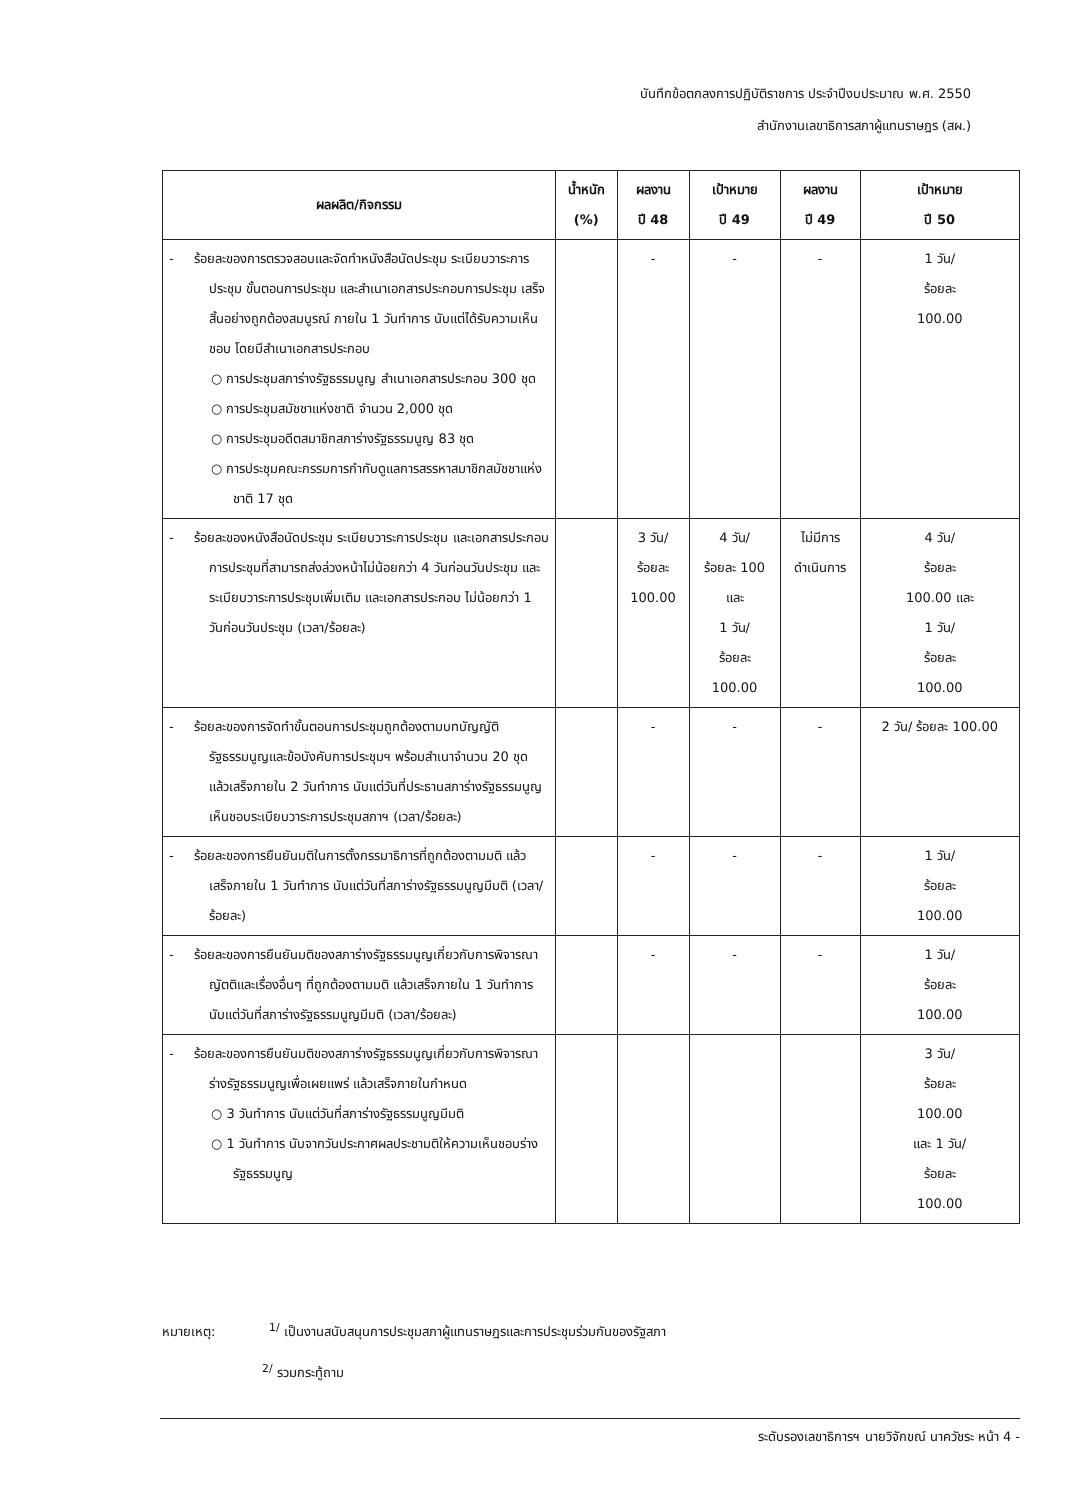บันทึกข้อตกลงการปฏิบัติราชการ ประจำปีงบประมาณ พ.ศ. 2550
สำนักงานเลขาธิการสภาผู้แทนราษฎร (สผ.)
| ผลผลิต/กิจกรรม | น้ำหนัก (%) | ผลงาน ปี 48 | เป้าหมาย ปี 49 | ผลงาน ปี 49 | เป้าหมาย ปี 50 |
| --- | --- | --- | --- | --- | --- |
| - ร้อยละของการตรวจสอบและจัดทำหนังสือนัดประชุม ระเบียบวาระการประชุม ขั้นตอนการประชุม และสำเนาเอกสารประกอบการประชุม เสร็จสิ้นอย่างถูกต้องสมบูรณ์ ภายใน 1 วันทำการ นับแต่ได้รับความเห็นชอบ โดยมีสำเนาเอกสารประกอบ ○ การประชุมสภาร่างรัฐธรรมนูญ สำเนาเอกสารประกอบ 300 ชุด ○ การประชุมสมัชชาแห่งชาติ จำนวน 2,000 ชุด ○ การประชุมอดีตสมาชิกสภาร่างรัฐธรรมนูญ 83 ชุด ○ การประชุมคณะกรรมการกำกับดูแลการสรรหาสมาชิกสมัชชาแห่งชาติ 17 ชุด | | - | - | - | 1 วัน/ ร้อยละ 100.00 |
| - ร้อยละของหนังสือนัดประชุม ระเบียบวาระการประชุม และเอกสารประกอบการประชุมที่สามารถส่งล่วงหน้าไม่น้อยกว่า 4 วันก่อนวันประชุม และระเบียบวาระการประชุมเพิ่มเติม และเอกสารประกอบ ไม่น้อยกว่า 1 วันก่อนวันประชุม (เวลา/ร้อยละ) | | 3 วัน/ ร้อยละ 100.00 | 4 วัน/ ร้อยละ 100 และ 1 วัน/ ร้อยละ 100.00 | ไม่มีการ ดำเนินการ | 4 วัน/ ร้อยละ 100.00 และ 1 วัน/ ร้อยละ 100.00 |
| - ร้อยละของการจัดทำขั้นตอนการประชุมถูกต้องตามบทบัญญัติรัฐธรรมนูญและข้อบังคับการประชุมฯ พร้อมสำเนาจำนวน 20 ชุด แล้วเสร็จภายใน 2 วันทำการ นับแต่วันที่ประธานสภาร่างรัฐธรรมนูญเห็นชอบระเบียบวาระการประชุมสภาฯ (เวลา/ร้อยละ) | | - | - | - | 2 วัน/ ร้อยละ 100.00 |
| - ร้อยละของการยืนยันมติในการตั้งกรรมาธิการที่ถูกต้องตามมติ แล้วเสร็จภายใน 1 วันทำการ นับแต่วันที่สภาร่างรัฐธรรมนูญมีมติ (เวลา/ร้อยละ) | | - | - | - | 1 วัน/ ร้อยละ 100.00 |
| - ร้อยละของการยืนยันมติของสภาร่างรัฐธรรมนูญเกี่ยวกับการพิจารณาญัตติและเรื่องอื่นๆ ที่ถูกต้องตามมติ แล้วเสร็จภายใน 1 วันทำการ นับแต่วันที่สภาร่างรัฐธรรมนูญมีมติ (เวลา/ร้อยละ) | | - | - | - | 1 วัน/ ร้อยละ 100.00 |
| - ร้อยละของการยืนยันมติของสภาร่างรัฐธรรมนูญเกี่ยวกับการพิจารณาร่างรัฐธรรมนูญเพื่อเผยแพร่ แล้วเสร็จภายในกำหนด ○ 3 วันทำการ นับแต่วันที่สภาร่างรัฐธรรมนูญมีมติ ○ 1 วันทำการ นับจากวันประกาศผลประชามติให้ความเห็นชอบร่างรัฐธรรมนูญ | | | | | 3 วัน/ ร้อยละ 100.00 และ 1 วัน/ ร้อยละ 100.00 |
หมายเหตุ: <sup>1/</sup> เป็นงานสนับสนุนการประชุมสภาผู้แทนราษฎรและการประชุมร่วมกันของรัฐสภา
<sup>2/</sup> รวมกระทู้ถาม
ระดับรองเลขาธิการฯ นายวิจักขณ์ นาควัชระ หน้า 4 -